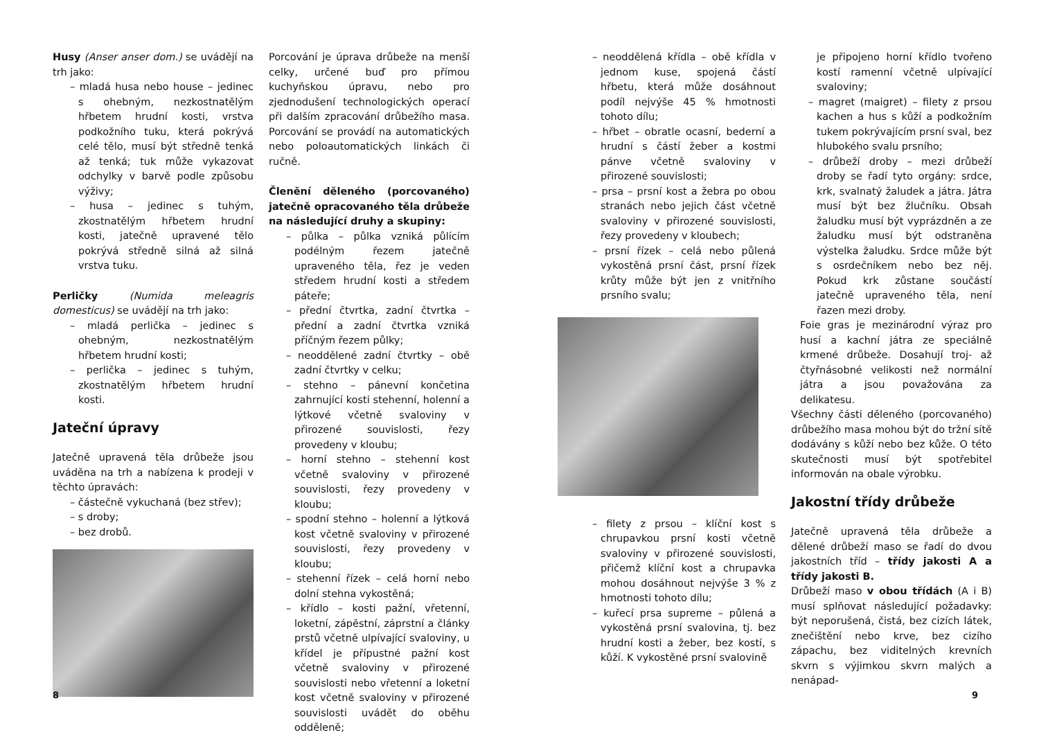Husy (Anser anser dom.) se uvádějí na trh jako:
– mladá husa nebo house – jedinec s ohebným, nezkostnatělým hřbetem hrudní kosti, vrstva podkožního tuku, která pokrývá celé tělo, musí být středně tenká až tenká; tuk může vykazovat odchylky v barvě podle způsobu výživy;
– husa – jedinec s tuhým, zkostnatělým hřbetem hrudní kosti, jatečně upravené tělo pokrývá středně silná až silná vrstva tuku.
Perličky (Numida meleagris domesticus) se uvádějí na trh jako:
– mladá perlička – jedinec s ohebným, nezkostnatělým hřbetem hrudní kosti;
– perlička – jedinec s tuhým, zkostnatělým hřbetem hrudní kosti.
Jateční úpravy
Jatečně upravená těla drůbeže jsou uváděna na trh a nabízena k prodeji v těchto úpravách:
– částečně vykuchaná (bez střev);
– s droby;
– bez drobů.
Porcování je úprava drůbeže na menší celky, určené buď pro přímou kuchyňskou úpravu, nebo pro zjednodušení technologických operací při dalším zpracování drůbežího masa. Porcování se provádí na automatických nebo poloautomatických linkách či ručně.
Členění děleného (porcovaného) jatečně opracovaného těla drůbeže na následující druhy a skupiny:
– půlka – půlka vzniká půlícím podélným řezem jatečně upraveného těla, řez je veden středem hrudní kosti a středem páteře;
– přední čtvrtka, zadní čtvrtka – přední a zadní čtvrtka vzniká příčným řezem půlky;
– neoddělené zadní čtvrtky – obě zadní čtvrtky v celku;
– stehno – pánevní končetina zahrnující kosti stehenní, holenní a lýtkové včetně svaloviny v přirozené souvislosti, řezy provedeny v kloubu;
– horní stehno – stehenní kost včetně svaloviny v přirozené souvislosti, řezy provedeny v kloubu;
– spodní stehno – holenní a lýtková kost včetně svaloviny v přirozené souvislosti, řezy provedeny v kloubu;
– stehenní řízek – celá horní nebo dolní stehna vykostěná;
– křídlo – kosti pažní, vřetenní, loketní, zápěstní, záprstní a články prstů včetně ulpívající svaloviny, u křídel je přípustné pažní kost včetně svaloviny v přirozené souvislosti nebo vřetenní a loketní kost včetně svaloviny v přirozené souvislosti uvádět do oběhu odděleně;
8
– neoddělená křídla – obě křídla v jednom kuse, spojená částí hřbetu, která může dosáhnout podíl nejvýše 45 % hmotnosti tohoto dílu;
– hřbet – obratle ocasní, bederní a hrudní s částí žeber a kostmi pánve včetně svaloviny v přirozené souvislosti;
– prsa – prsní kost a žebra po obou stranách nebo jejich část včetně svaloviny v přirozené souvislosti, řezy provedeny v kloubech;
– prsní řízek – celá nebo půlená vykostěná prsní část, prsní řízek krůty může být jen z vnitřního prsního svalu;
– filety z prsou – klíční kost s chrupavkou prsní kosti včetně svaloviny v přirozené souvislosti, přičemž klíční kost a chrupavka mohou dosáhnout nejvýše 3 % z hmotnosti tohoto dílu;
– kuřecí prsa supreme – půlená a vykostěná prsní svalovina, tj. bez hrudní kosti a žeber, bez kostí, s kůží. K vykostěné prsní svalovině
je připojeno horní křídlo tvořeno kostí ramenní včetně ulpívající svaloviny;
– magret (maigret) – filety z prsou kachen a hus s kůží a podkožním tukem pokrývajícím prsní sval, bez hlubokého svalu prsního;
– drůbeží droby – mezi drůbeží droby se řadí tyto orgány: srdce, krk, svalnatý žaludek a játra. Játra musí být bez žlučníku. Obsah žaludku musí být vyprázdněn a ze žaludku musí být odstraněna výstelka žaludku. Srdce může být s osrdečníkem nebo bez něj. Pokud krk zůstane součástí jatečně upraveného těla, není řazen mezi droby.
Foie gras je mezinárodní výraz pro husí a kachní játra ze speciálně krmené drůbeže. Dosahují troj- až čtyřnásobné velikosti než normální játra a jsou považována za delikatesu.
Všechny části děleného (porcovaného) drůbežího masa mohou být do tržní sítě dodávány s kůží nebo bez kůže. O této skutečnosti musí být spotřebitel informován na obale výrobku.
Jakostní třídy drůbeže
Jatečně upravená těla drůbeže a dělené drůbeží maso se řadí do dvou jakostních tříd – třídy jakosti A a třídy jakosti B.
Drůbeží maso v obou třídách (A i B) musí splňovat následující požadavky: být neporušená, čistá, bez cizích látek, znečištění nebo krve, bez cizího zápachu, bez viditelných krevních skvrn s výjimkou skvrn malých a nenápad-
9